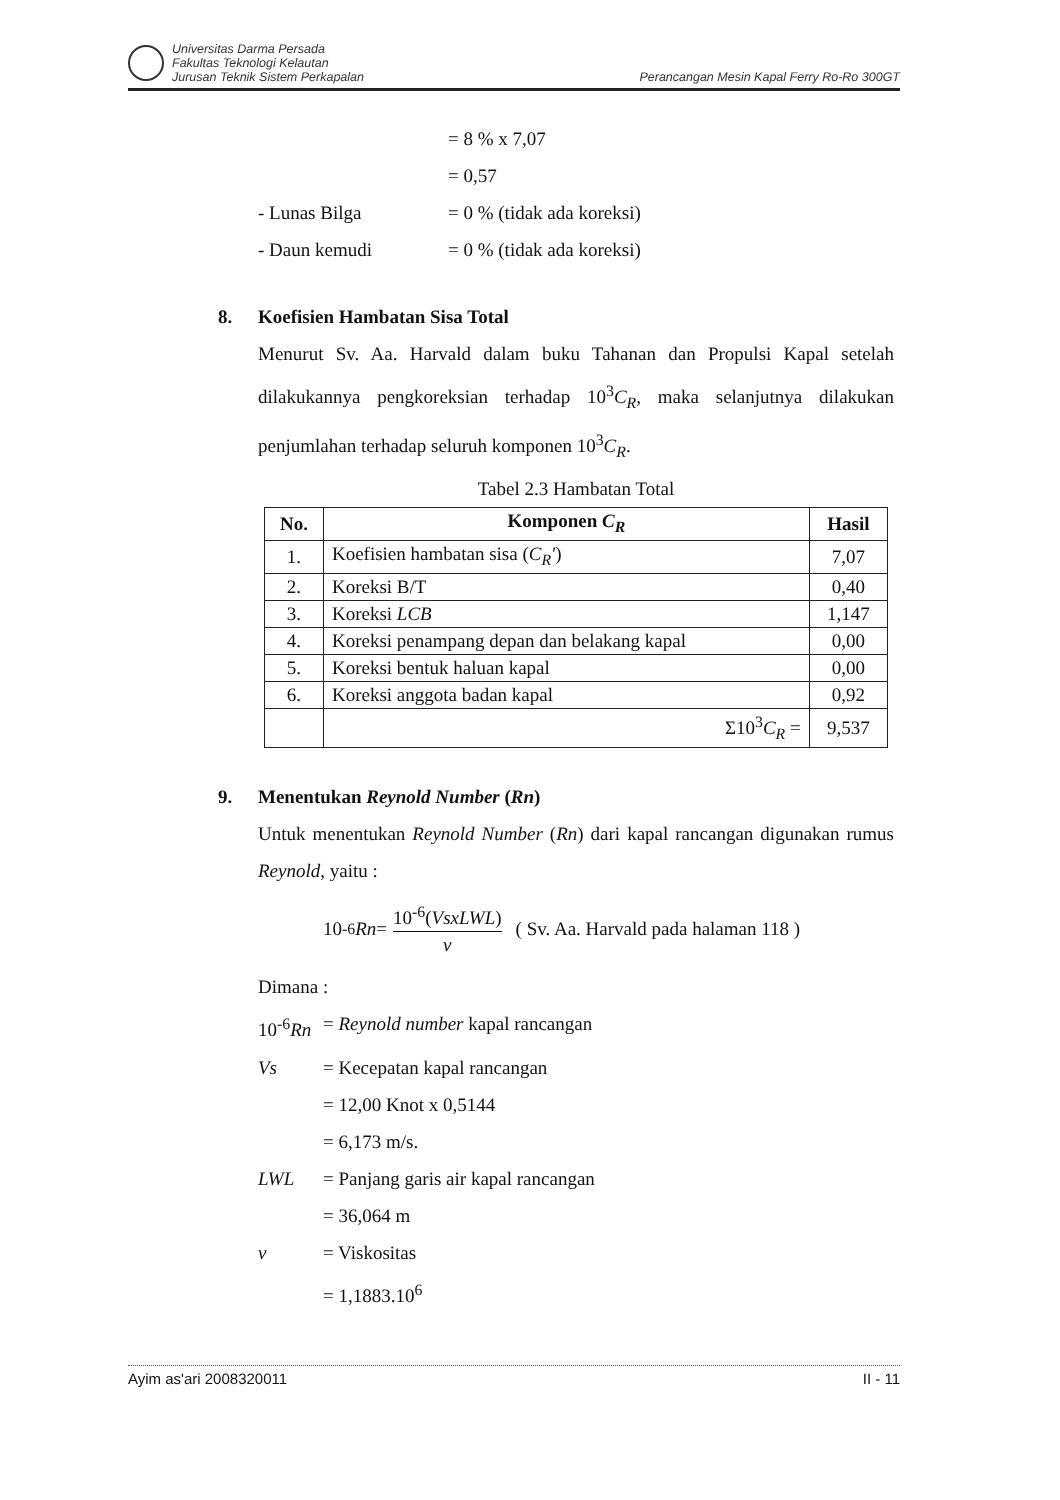Universitas Darma Persada
Fakultas Teknologi Kelautan
Jurusan Teknik Sistem Perkapalan
Perancangan Mesin Kapal Ferry Ro-Ro 300GT
= 8 % x 7,07
= 0,57
- Lunas Bilga = 0 % (tidak ada koreksi)
- Daun kemudi = 0 % (tidak ada koreksi)
8. Koefisien Hambatan Sisa Total
Menurut Sv. Aa. Harvald dalam buku Tahanan dan Propulsi Kapal setelah dilakukannya pengkoreksian terhadap 10<sup>3</sup>C<sub>R</sub>, maka selanjutnya dilakukan penjumlahan terhadap seluruh komponen 10<sup>3</sup>C<sub>R</sub>.
Tabel 2.3 Hambatan Total
| No. | Komponen C<sub>R</sub> | Hasil |
| --- | --- | --- |
| 1. | Koefisien hambatan sisa ( C<sub>R</sub>' ) | 7,07 |
| 2. | Koreksi B/T | 0,40 |
| 3. | Koreksi LCB | 1,147 |
| 4. | Koreksi penampang depan dan belakang kapal | 0,00 |
| 5. | Koreksi bentuk haluan kapal | 0,00 |
| 6. | Koreksi anggota badan kapal | 0,92 |
| | Σ10<sup>3</sup> C<sub>R</sub> = | 9,537 |
9. Menentukan Reynold Number (Rn)
Untuk menentukan Reynold Number (Rn) dari kapal rancangan digunakan rumus Reynold, yaitu :
10<sup>-6</sup> Rn = 10<sup>-6</sup>(VsxLWL) v ( Sv. Aa. Harvald pada halaman 118 )
Dimana :
10<sup>-6</sup>Rn
= Reynold number kapal rancangan
Vs = Kecepatan kapal rancangan
= 12,00 Knot x 0,5144
= 6,173 m/s.
LWL = Panjang garis air kapal rancangan
= 36,064 m
v = Viskositas
= 1,1883.10<sup>6</sup>
Ayim as'ari 2008320011 II - 11